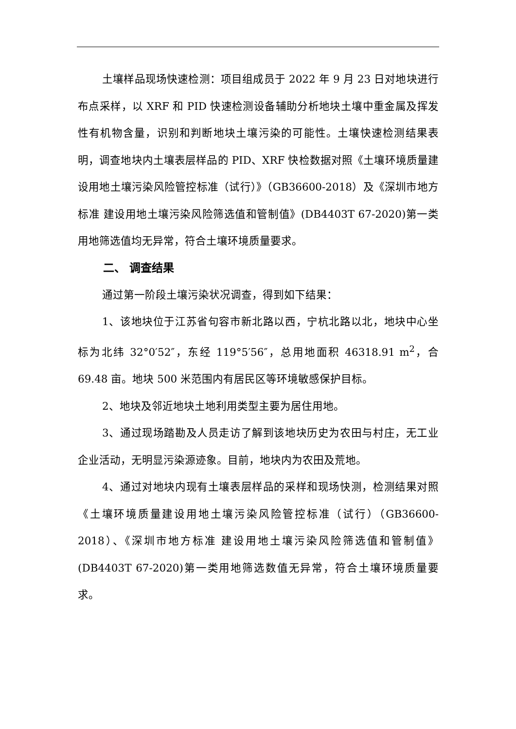土壤样品现场快速检测：项目组成员于 2022 年 9 月 23 日对地块进行布点采样，以 XRF 和 PID 快速检测设备辅助分析地块土壤中重金属及挥发性有机物含量，识别和判断地块土壤污染的可能性。土壤快速检测结果表明，调查地块内土壤表层样品的 PID、XRF 快检数据对照《土壤环境质量建设用地土壤污染风险管控标准（试行）》（GB36600-2018）及《深圳市地方标准 建设用地土壤污染风险筛选值和管制值》(DB4403T 67-2020)第一类用地筛选值均无异常，符合土壤环境质量要求。
二、 调查结果
通过第一阶段土壤污染状况调查，得到如下结果：
1、该地块位于江苏省句容市新北路以西，宁杭北路以北，地块中心坐标为北纬 32°0′52″，东经 119°5′56″，总用地面积 46318.91 m<sup>2</sup>，合 69.48 亩。地块 500 米范围内有居民区等环境敏感保护目标。
2、地块及邻近地块土地利用类型主要为居住用地。
3、通过现场踏勘及人员走访了解到该地块历史为农田与村庄，无工业企业活动，无明显污染源迹象。目前，地块内为农田及荒地。
4、通过对地块内现有土壤表层样品的采样和现场快测，检测结果对照《土壤环境质量建设用地土壤污染风险管控标准（试行）（GB36600-2018）、《深圳市地方标准 建设用地土壤污染风险筛选值和管制值》(DB4403T 67-2020)第一类用地筛选数值无异常，符合土壤环境质量要求。